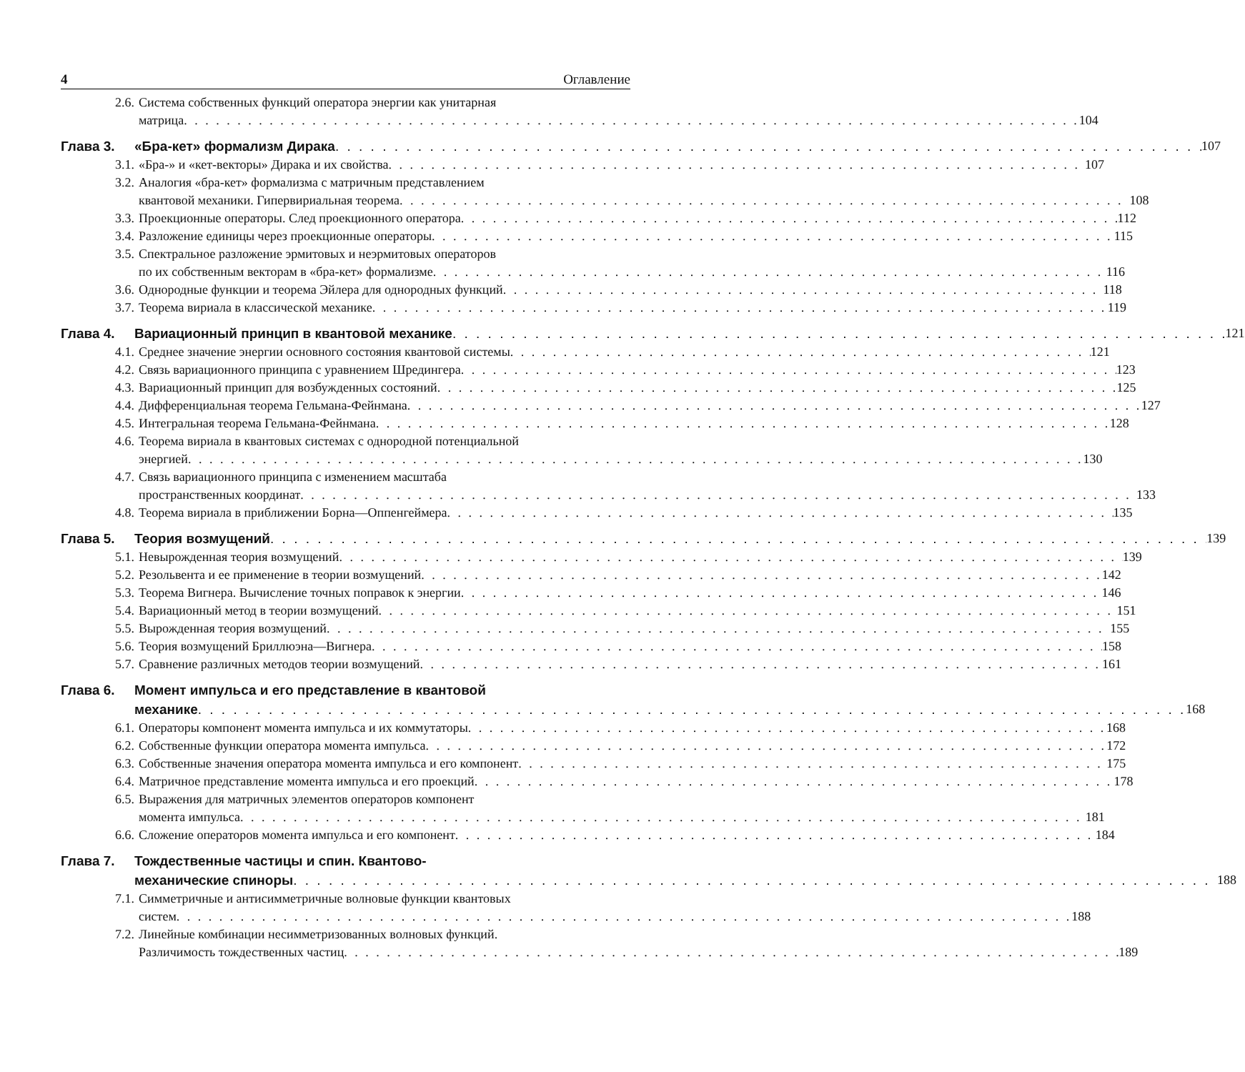4 Оглавление
2.6. Система собственных функций оператора энергии как унитарная
матрица 104
Глава 3. «Бра-кет» формализм Дирака 107
3.1. «Бра-» и «кет-векторы» Дирака и их свойства 107
3.2. Аналогия «бра-кет» формализма с матричным представлением
квантовой механики. Гипервириальная теорема 108
3.3. Проекционные операторы. След проекционного оператора 112
3.4. Разложение единицы через проекционные операторы 115
3.5. Спектральное разложение эрмитовых и неэрмитовых операторов
по их собственным векторам в «бра-кет» формализме 116
3.6. Однородные функции и теорема Эйлера для однородных функций 118
3.7. Теорема вириала в классической механике 119
Глава 4. Вариационный принцип в квантовой механике 121
4.1. Среднее значение энергии основного состояния квантовой системы 121
4.2. Связь вариационного принципа с уравнением Шредингера 123
4.3. Вариационный принцип для возбужденных состояний 125
4.4. Дифференциальная теорема Гельмана-Фейнмана 127
4.5. Интегральная теорема Гельмана-Фейнмана 128
4.6. Теорема вириала в квантовых системах с однородной потенциальной
энергией 130
4.7. Связь вариационного принципа с изменением масштаба
пространственных координат 133
4.8. Теорема вириала в приближении Борна—Оппенгеймера 135
Глава 5. Теория возмущений 139
5.1. Невырожденная теория возмущений 139
5.2. Резольвента и ее применение в теории возмущений 142
5.3. Теорема Вигнера. Вычисление точных поправок к энергии 146
5.4. Вариационный метод в теории возмущений 151
5.5. Вырожденная теория возмущений 155
5.6. Теория возмущений Бриллюэна—Вигнера 158
5.7. Сравнение различных методов теории возмущений 161
Глава 6. Момент импульса и его представление в квантовой
механике 168
6.1. Операторы компонент момента импульса и их коммутаторы 168
6.2. Собственные функции оператора момента импульса 172
6.3. Собственные значения оператора момента импульса и его компонент 175
6.4. Матричное представление момента импульса и его проекций 178
6.5. Выражения для матричных элементов операторов компонент
момента импульса 181
6.6. Сложение операторов момента импульса и его компонент 184
Глава 7. Тождественные частицы и спин. Квантово-
механические спиноры 188
7.1. Симметричные и антисимметричные волновые функции квантовых
систем 188
7.2. Линейные комбинации несимметризованных волновых функций.
Различимость тождественных частиц 189